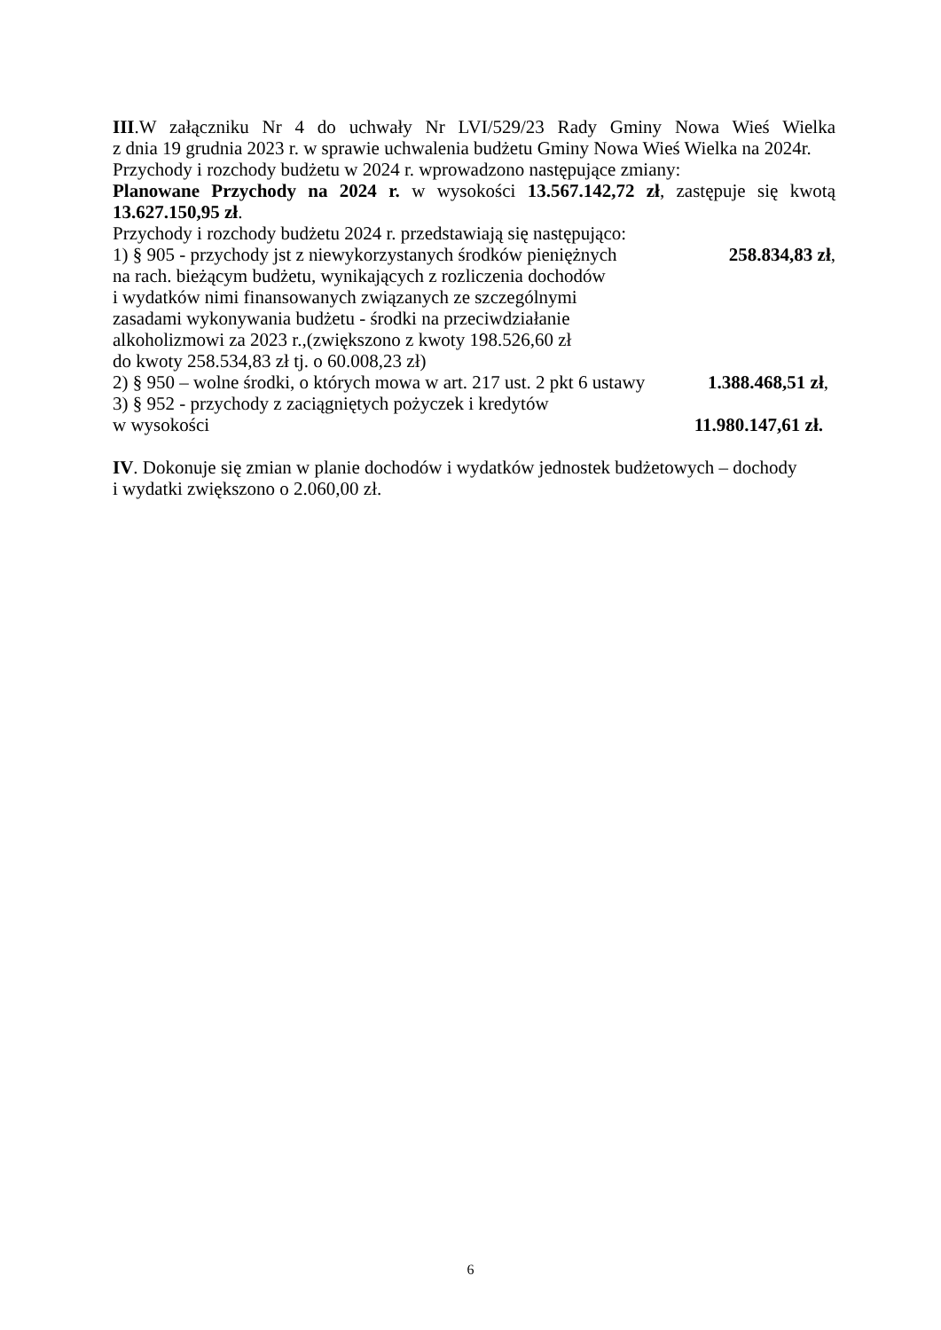III.W załączniku Nr 4 do uchwały Nr LVI/529/23 Rady Gminy Nowa Wieś Wielka
z dnia 19 grudnia 2023 r. w sprawie uchwalenia budżetu Gminy Nowa Wieś Wielka na 2024r.
Przychody i rozchody budżetu w 2024 r. wprowadzono następujące zmiany:
Planowane Przychody na 2024 r. w wysokości 13.567.142,72 zł, zastępuje się kwotą
13.627.150,95 zł.
Przychody i rozchody budżetu 2024 r. przedstawiają się następująco:
1) § 905 - przychody jst z niewykorzystanych środków pieniężnych 258.834,83 zł,
na rach. bieżącym budżetu, wynikających z rozliczenia dochodów
i wydatków nimi finansowanych związanych ze szczególnymi
zasadami wykonywania budżetu - środki na przeciwdziałanie
alkoholizmowi za 2023 r.,(zwiększono z kwoty 198.526,60 zł
do kwoty 258.534,83 zł tj. o 60.008,23 zł)
2) § 950 – wolne środki, o których mowa w art. 217 ust. 2 pkt 6 ustawy 1.388.468,51 zł,
3) § 952 - przychody z zaciągniętych pożyczek i kredytów
w wysokości 11.980.147,61 zł.
IV. Dokonuje się zmian w planie dochodów i wydatków jednostek budżetowych – dochody
i wydatki zwiększono o 2.060,00 zł.
6